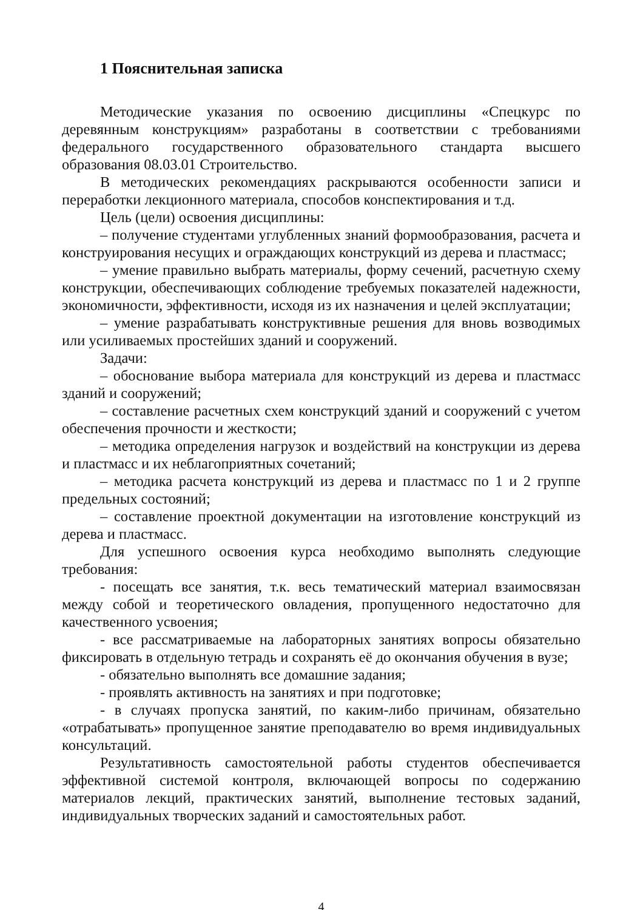1 Пояснительная записка
Методические указания по освоению дисциплины «Спецкурс по деревянным конструкциям» разработаны в соответствии с требованиями федерального государственного образовательного стандарта высшего образования 08.03.01 Строительство.
В методических рекомендациях раскрываются особенности записи и переработки лекционного материала, способов конспектирования и т.д.
Цель (цели) освоения дисциплины:
– получение студентами углубленных знаний формообразования, расчета и конструирования несущих и ограждающих конструкций из дерева и пластмасс;
– умение правильно выбрать материалы, форму сечений, расчетную схему конструкции, обеспечивающих соблюдение требуемых показателей надежности, экономичности, эффективности, исходя из их назначения и целей эксплуатации;
– умение разрабатывать конструктивные решения для вновь возводимых или усиливаемых простейших зданий и сооружений.
Задачи:
– обоснование выбора материала для конструкций из дерева и пластмасс зданий и сооружений;
– составление расчетных схем конструкций зданий и сооружений с учетом обеспечения прочности и жесткости;
– методика определения нагрузок и воздействий на конструкции из дерева и пластмасс и их неблагоприятных сочетаний;
– методика расчета конструкций из дерева и пластмасс по 1 и 2 группе предельных состояний;
– составление проектной документации на изготовление конструкций из дерева и пластмасс.
Для успешного освоения курса необходимо выполнять следующие требования:
- посещать все занятия, т.к. весь тематический материал взаимосвязан между собой и теоретического овладения, пропущенного недостаточно для качественного усвоения;
- все рассматриваемые на лабораторных занятиях вопросы обязательно фиксировать в отдельную тетрадь и сохранять её до окончания обучения в вузе;
- обязательно выполнять все домашние задания;
- проявлять активность на занятиях и при подготовке;
- в случаях пропуска занятий, по каким-либо причинам, обязательно «отрабатывать» пропущенное занятие преподавателю во время индивидуальных консультаций.
Результативность самостоятельной работы студентов обеспечивается эффективной системой контроля, включающей вопросы по содержанию материалов лекций, практических занятий, выполнение тестовых заданий, индивидуальных творческих заданий и самостоятельных работ.
4